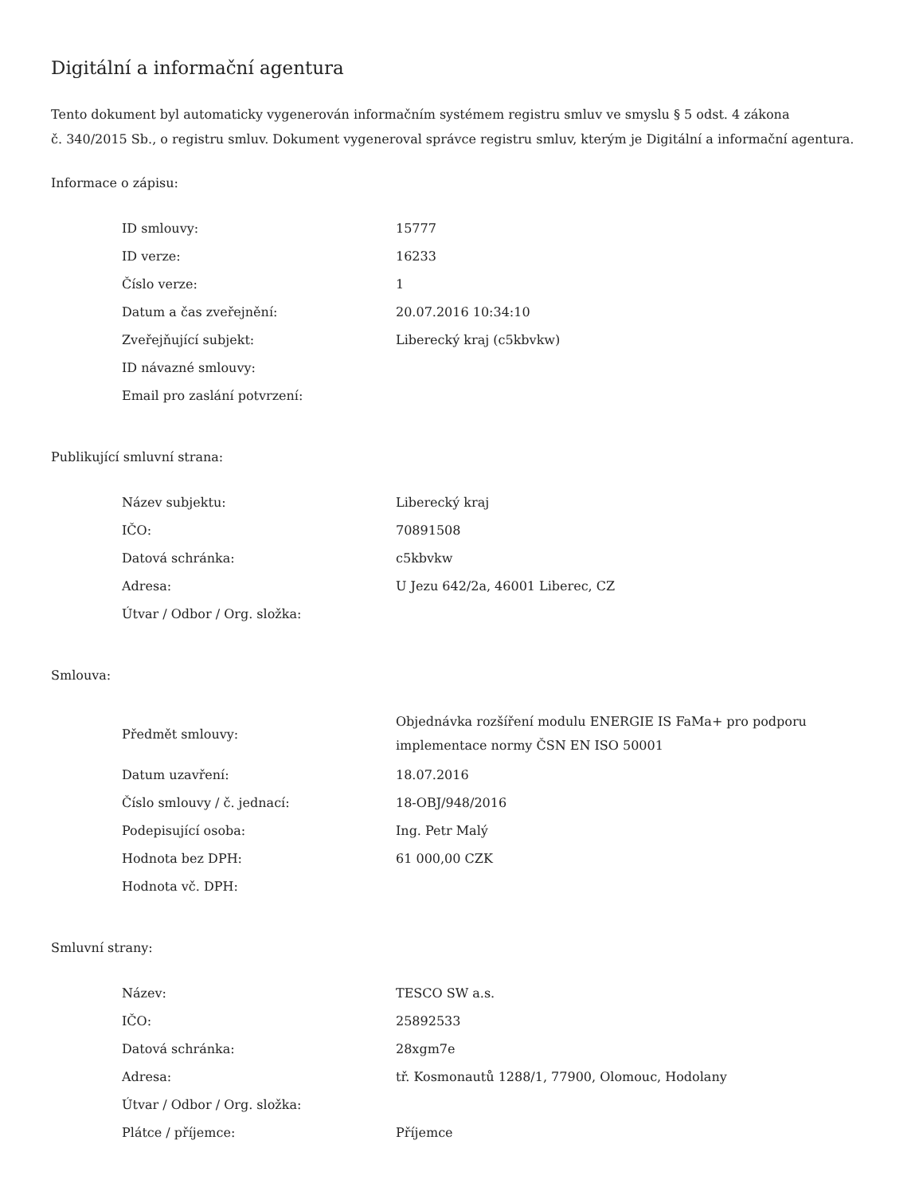Digitální a informační agentura
Tento dokument byl automaticky vygenerován informačním systémem registru smluv ve smyslu § 5 odst. 4 zákona
č. 340/2015 Sb., o registru smluv. Dokument vygeneroval správce registru smluv, kterým je Digitální a informační agentura.
Informace o zápisu:
| ID smlouvy: | 15777 |
| ID verze: | 16233 |
| Číslo verze: | 1 |
| Datum a čas zveřejnění: | 20.07.2016 10:34:10 |
| Zveřejňující subjekt: | Liberecký kraj (c5kbvkw) |
| ID návazné smlouvy: | |
| Email pro zaslání potvrzení: | |
Publikující smluvní strana:
| Název subjektu: | Liberecký kraj |
| IČO: | 70891508 |
| Datová schránka: | c5kbvkw |
| Adresa: | U Jezu 642/2a, 46001 Liberec, CZ |
| Útvar / Odbor / Org. složka: | |
Smlouva:
| Předmět smlouvy: | Objednávka rozšíření modulu ENERGIE IS FaMa+ pro podporu implementace normy ČSN EN ISO 50001 |
| Datum uzavření: | 18.07.2016 |
| Číslo smlouvy / č. jednací: | 18-OBJ/948/2016 |
| Podepisující osoba: | Ing. Petr Malý |
| Hodnota bez DPH: | 61 000,00 CZK |
| Hodnota vč. DPH: | |
Smluvní strany:
| Název: | TESCO SW a.s. |
| IČO: | 25892533 |
| Datová schránka: | 28xgm7e |
| Adresa: | tř. Kosmonautů 1288/1, 77900, Olomouc, Hodolany |
| Útvar / Odbor / Org. složka: | |
| Plátce / příjemce: | Příjemce |